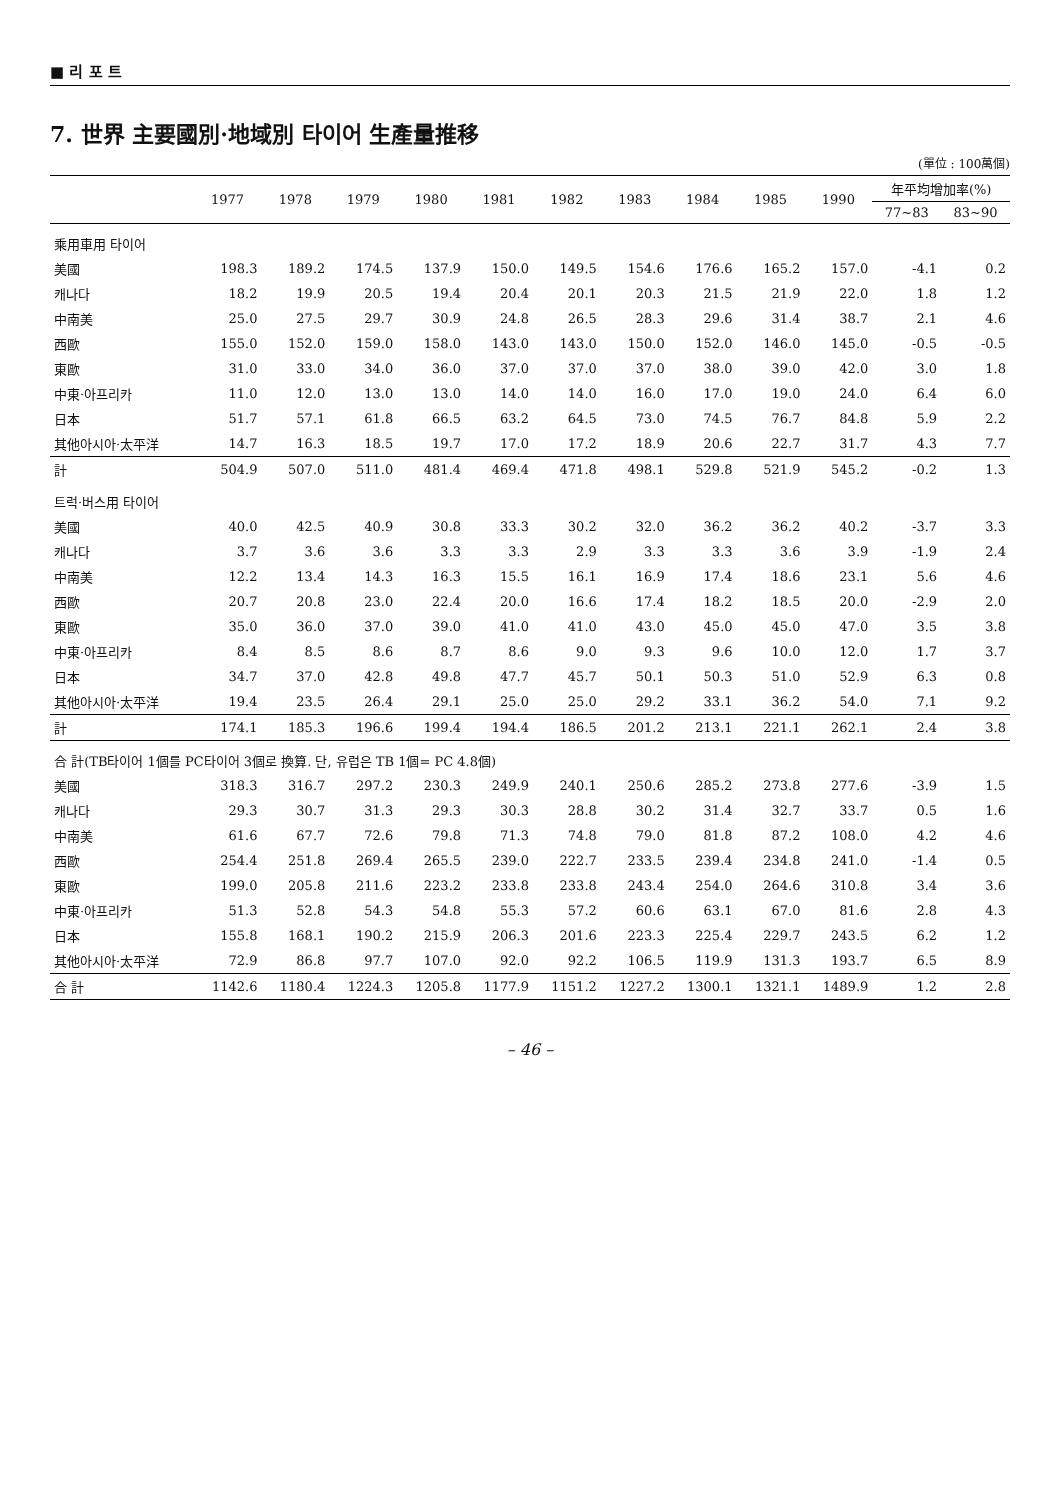■ 리 포 트
7. 世界 主要國別·地域別 타이어 生產量推移
(單位 : 100萬個)
| | 1977 | 1978 | 1979 | 1980 | 1981 | 1982 | 1983 | 1984 | 1985 | 1990 | 年平均增加率(%) | |
| --- | --- | --- | --- | --- | --- | --- | --- | --- | --- | --- | --- | --- |
| | | | | | | | | | | | 77~83 | 83~90 |
| 乘用車用 타이어 | | | | | | | | | | | | |
| 美國 | 198.3 | 189.2 | 174.5 | 137.9 | 150.0 | 149.5 | 154.6 | 176.6 | 165.2 | 157.0 | -4.1 | 0.2 |
| 캐나다 | 18.2 | 19.9 | 20.5 | 19.4 | 20.4 | 20.1 | 20.3 | 21.5 | 21.9 | 22.0 | 1.8 | 1.2 |
| 中南美 | 25.0 | 27.5 | 29.7 | 30.9 | 24.8 | 26.5 | 28.3 | 29.6 | 31.4 | 38.7 | 2.1 | 4.6 |
| 西歐 | 155.0 | 152.0 | 159.0 | 158.0 | 143.0 | 143.0 | 150.0 | 152.0 | 146.0 | 145.0 | -0.5 | -0.5 |
| 東歐 | 31.0 | 33.0 | 34.0 | 36.0 | 37.0 | 37.0 | 37.0 | 38.0 | 39.0 | 42.0 | 3.0 | 1.8 |
| 中東·아프리카 | 11.0 | 12.0 | 13.0 | 13.0 | 14.0 | 14.0 | 16.0 | 17.0 | 19.0 | 24.0 | 6.4 | 6.0 |
| 日本 | 51.7 | 57.1 | 61.8 | 66.5 | 63.2 | 64.5 | 73.0 | 74.5 | 76.7 | 84.8 | 5.9 | 2.2 |
| 其他아시아·太平洋 | 14.7 | 16.3 | 18.5 | 19.7 | 17.0 | 17.2 | 18.9 | 20.6 | 22.7 | 31.7 | 4.3 | 7.7 |
| 計 | 504.9 | 507.0 | 511.0 | 481.4 | 469.4 | 471.8 | 498.1 | 529.8 | 521.9 | 545.2 | -0.2 | 1.3 |
| 트럭·버스用 타이어 | | | | | | | | | | | | |
| 美國 | 40.0 | 42.5 | 40.9 | 30.8 | 33.3 | 30.2 | 32.0 | 36.2 | 36.2 | 40.2 | -3.7 | 3.3 |
| 캐나다 | 3.7 | 3.6 | 3.6 | 3.3 | 3.3 | 2.9 | 3.3 | 3.3 | 3.6 | 3.9 | -1.9 | 2.4 |
| 中南美 | 12.2 | 13.4 | 14.3 | 16.3 | 15.5 | 16.1 | 16.9 | 17.4 | 18.6 | 23.1 | 5.6 | 4.6 |
| 西歐 | 20.7 | 20.8 | 23.0 | 22.4 | 20.0 | 16.6 | 17.4 | 18.2 | 18.5 | 20.0 | -2.9 | 2.0 |
| 東歐 | 35.0 | 36.0 | 37.0 | 39.0 | 41.0 | 41.0 | 43.0 | 45.0 | 45.0 | 47.0 | 3.5 | 3.8 |
| 中東·아프리카 | 8.4 | 8.5 | 8.6 | 8.7 | 8.6 | 9.0 | 9.3 | 9.6 | 10.0 | 12.0 | 1.7 | 3.7 |
| 日本 | 34.7 | 37.0 | 42.8 | 49.8 | 47.7 | 45.7 | 50.1 | 50.3 | 51.0 | 52.9 | 6.3 | 0.8 |
| 其他아시아·太平洋 | 19.4 | 23.5 | 26.4 | 29.1 | 25.0 | 25.0 | 29.2 | 33.1 | 36.2 | 54.0 | 7.1 | 9.2 |
| 計 | 174.1 | 185.3 | 196.6 | 199.4 | 194.4 | 186.5 | 201.2 | 213.1 | 221.1 | 262.1 | 2.4 | 3.8 |
| 合 計(TB타이어 1個를 PC타이어 3個로 換算. 단, 유럽은 TB 1個= PC 4.8個) | | | | | | | | | | | | |
| 美國 | 318.3 | 316.7 | 297.2 | 230.3 | 249.9 | 240.1 | 250.6 | 285.2 | 273.8 | 277.6 | -3.9 | 1.5 |
| 캐나다 | 29.3 | 30.7 | 31.3 | 29.3 | 30.3 | 28.8 | 30.2 | 31.4 | 32.7 | 33.7 | 0.5 | 1.6 |
| 中南美 | 61.6 | 67.7 | 72.6 | 79.8 | 71.3 | 74.8 | 79.0 | 81.8 | 87.2 | 108.0 | 4.2 | 4.6 |
| 西歐 | 254.4 | 251.8 | 269.4 | 265.5 | 239.0 | 222.7 | 233.5 | 239.4 | 234.8 | 241.0 | -1.4 | 0.5 |
| 東歐 | 199.0 | 205.8 | 211.6 | 223.2 | 233.8 | 233.8 | 243.4 | 254.0 | 264.6 | 310.8 | 3.4 | 3.6 |
| 中東·아프리카 | 51.3 | 52.8 | 54.3 | 54.8 | 55.3 | 57.2 | 60.6 | 63.1 | 67.0 | 81.6 | 2.8 | 4.3 |
| 日本 | 155.8 | 168.1 | 190.2 | 215.9 | 206.3 | 201.6 | 223.3 | 225.4 | 229.7 | 243.5 | 6.2 | 1.2 |
| 其他아시아·太平洋 | 72.9 | 86.8 | 97.7 | 107.0 | 92.0 | 92.2 | 106.5 | 119.9 | 131.3 | 193.7 | 6.5 | 8.9 |
| 合 計 | 1142.6 | 1180.4 | 1224.3 | 1205.8 | 1177.9 | 1151.2 | 1227.2 | 1300.1 | 1321.1 | 1489.9 | 1.2 | 2.8 |
– 46 –